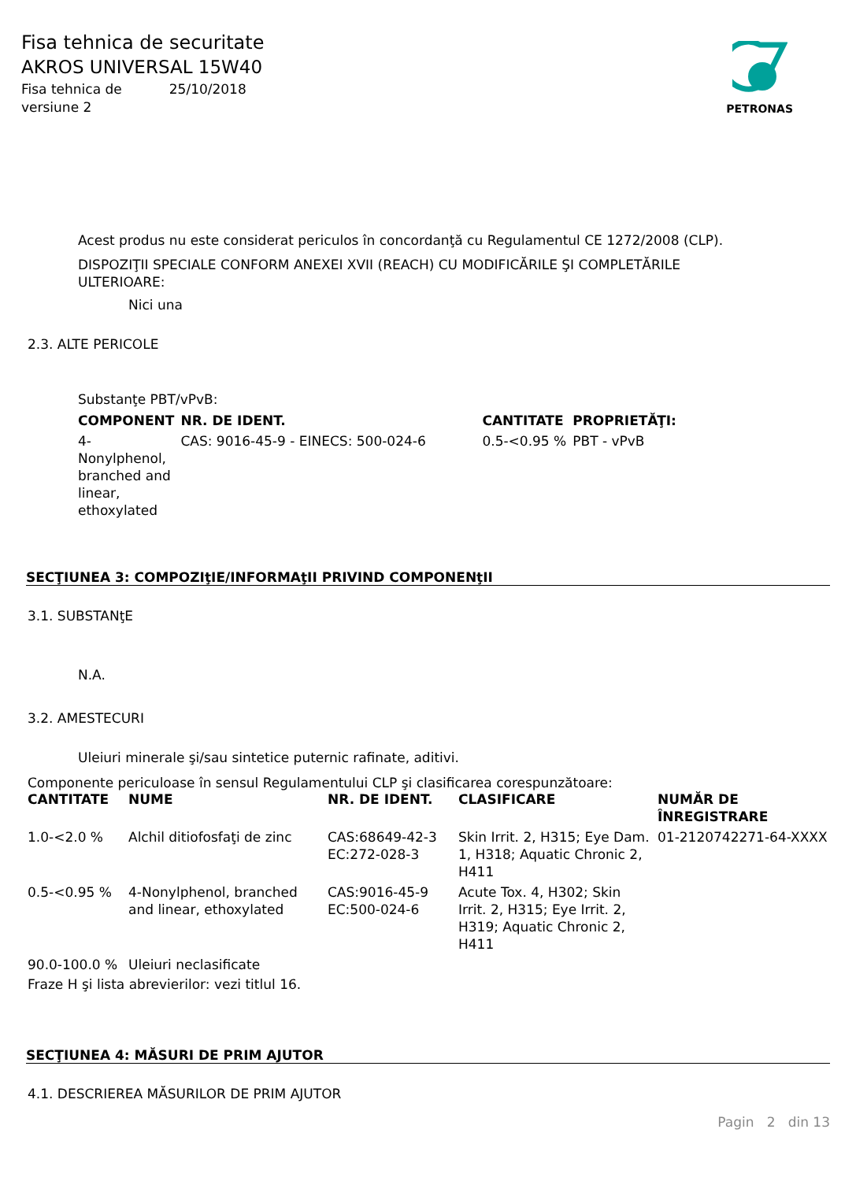Fisa tehnica de securitate
AKROS UNIVERSAL 15W40
Fisa tehnica de
versiune 2
25/10/2018
PETRONAS
Acest produs nu este considerat periculos în concordanţă cu Regulamentul CE 1272/2008 (CLP).
DISPOZIŢII SPECIALE CONFORM ANEXEI XVII (REACH) CU MODIFICĂRILE ŞI COMPLETĂRILE
ULTERIOARE:
Nici una
2.3. ALTE PERICOLE
Substanţe PBT/vPvB:
| COMPONENT | NR. DE IDENT. | CANTITATE | PROPRIETĂŢI: |
| --- | --- | --- | --- |
| 4-Nonylphenol, branched and linear, ethoxylated | CAS: 9016-45-9 - EINECS: 500-024-6 | 0.5-<0.95 % | PBT - vPvB |
SECŢIUNEA 3: COMPOZIţIE/INFORMAţII PRIVIND COMPONENţII
3.1. SUBSTANţE
N.A.
3.2. AMESTECURI
Uleiuri minerale şi/sau sintetice puternic rafinate, aditivi.
Componente periculoase în sensul Regulamentului CLP şi clasificarea corespunzătoare:
| CANTITATE | NUME | NR. DE IDENT. | CLASIFICARE | NUMĂR DE ÎNREGISTRARE |
| --- | --- | --- | --- | --- |
| 1.0-<2.0 % | Alchil ditiofosfaţi de zinc | CAS:68649-42-3 EC:272-028-3 | Skin Irrit. 2, H315; Eye Dam. 1, H318; Aquatic Chronic 2, H411 | 01-2120742271-64-XXXX |
| 0.5-<0.95 % | 4-Nonylphenol, branched and linear, ethoxylated | CAS:9016-45-9 EC:500-024-6 | Acute Tox. 4, H302; Skin Irrit. 2, H315; Eye Irrit. 2, H319; Aquatic Chronic 2, H411 | |
| 90.0-100.0 % | Uleiuri neclasificate | | | |
Fraze H şi lista abrevierilor: vezi titlul 16.
SECŢIUNEA 4: MĂSURI DE PRIM AJUTOR
4.1. DESCRIEREA MĂSURILOR DE PRIM AJUTOR
Pagin 2 din 13